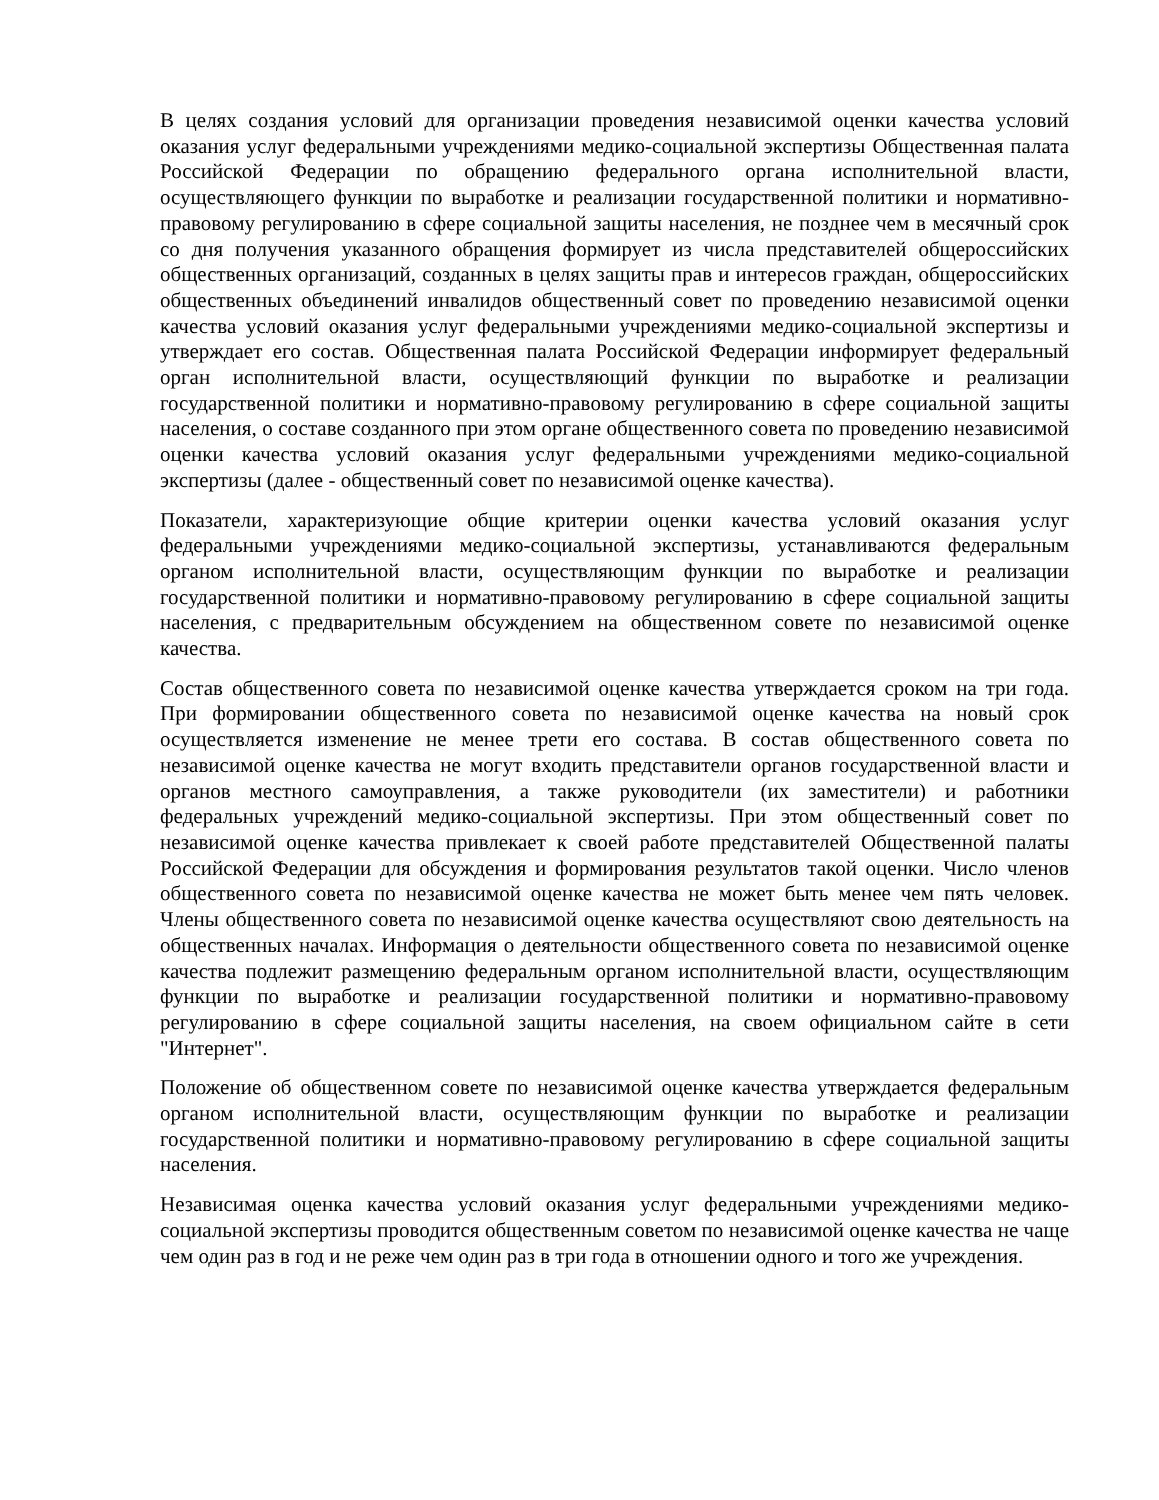В целях создания условий для организации проведения независимой оценки качества условий оказания услуг федеральными учреждениями медико-социальной экспертизы Общественная палата Российской Федерации по обращению федерального органа исполнительной власти, осуществляющего функции по выработке и реализации государственной политики и нормативно-правовому регулированию в сфере социальной защиты населения, не позднее чем в месячный срок со дня получения указанного обращения формирует из числа представителей общероссийских общественных организаций, созданных в целях защиты прав и интересов граждан, общероссийских общественных объединений инвалидов общественный совет по проведению независимой оценки качества условий оказания услуг федеральными учреждениями медико-социальной экспертизы и утверждает его состав. Общественная палата Российской Федерации информирует федеральный орган исполнительной власти, осуществляющий функции по выработке и реализации государственной политики и нормативно-правовому регулированию в сфере социальной защиты населения, о составе созданного при этом органе общественного совета по проведению независимой оценки качества условий оказания услуг федеральными учреждениями медико-социальной экспертизы (далее - общественный совет по независимой оценке качества).
Показатели, характеризующие общие критерии оценки качества условий оказания услуг федеральными учреждениями медико-социальной экспертизы, устанавливаются федеральным органом исполнительной власти, осуществляющим функции по выработке и реализации государственной политики и нормативно-правовому регулированию в сфере социальной защиты населения, с предварительным обсуждением на общественном совете по независимой оценке качества.
Состав общественного совета по независимой оценке качества утверждается сроком на три года. При формировании общественного совета по независимой оценке качества на новый срок осуществляется изменение не менее трети его состава. В состав общественного совета по независимой оценке качества не могут входить представители органов государственной власти и органов местного самоуправления, а также руководители (их заместители) и работники федеральных учреждений медико-социальной экспертизы. При этом общественный совет по независимой оценке качества привлекает к своей работе представителей Общественной палаты Российской Федерации для обсуждения и формирования результатов такой оценки. Число членов общественного совета по независимой оценке качества не может быть менее чем пять человек. Члены общественного совета по независимой оценке качества осуществляют свою деятельность на общественных началах. Информация о деятельности общественного совета по независимой оценке качества подлежит размещению федеральным органом исполнительной власти, осуществляющим функции по выработке и реализации государственной политики и нормативно-правовому регулированию в сфере социальной защиты населения, на своем официальном сайте в сети "Интернет".
Положение об общественном совете по независимой оценке качества утверждается федеральным органом исполнительной власти, осуществляющим функции по выработке и реализации государственной политики и нормативно-правовому регулированию в сфере социальной защиты населения.
Независимая оценка качества условий оказания услуг федеральными учреждениями медико-социальной экспертизы проводится общественным советом по независимой оценке качества не чаще чем один раз в год и не реже чем один раз в три года в отношении одного и того же учреждения.